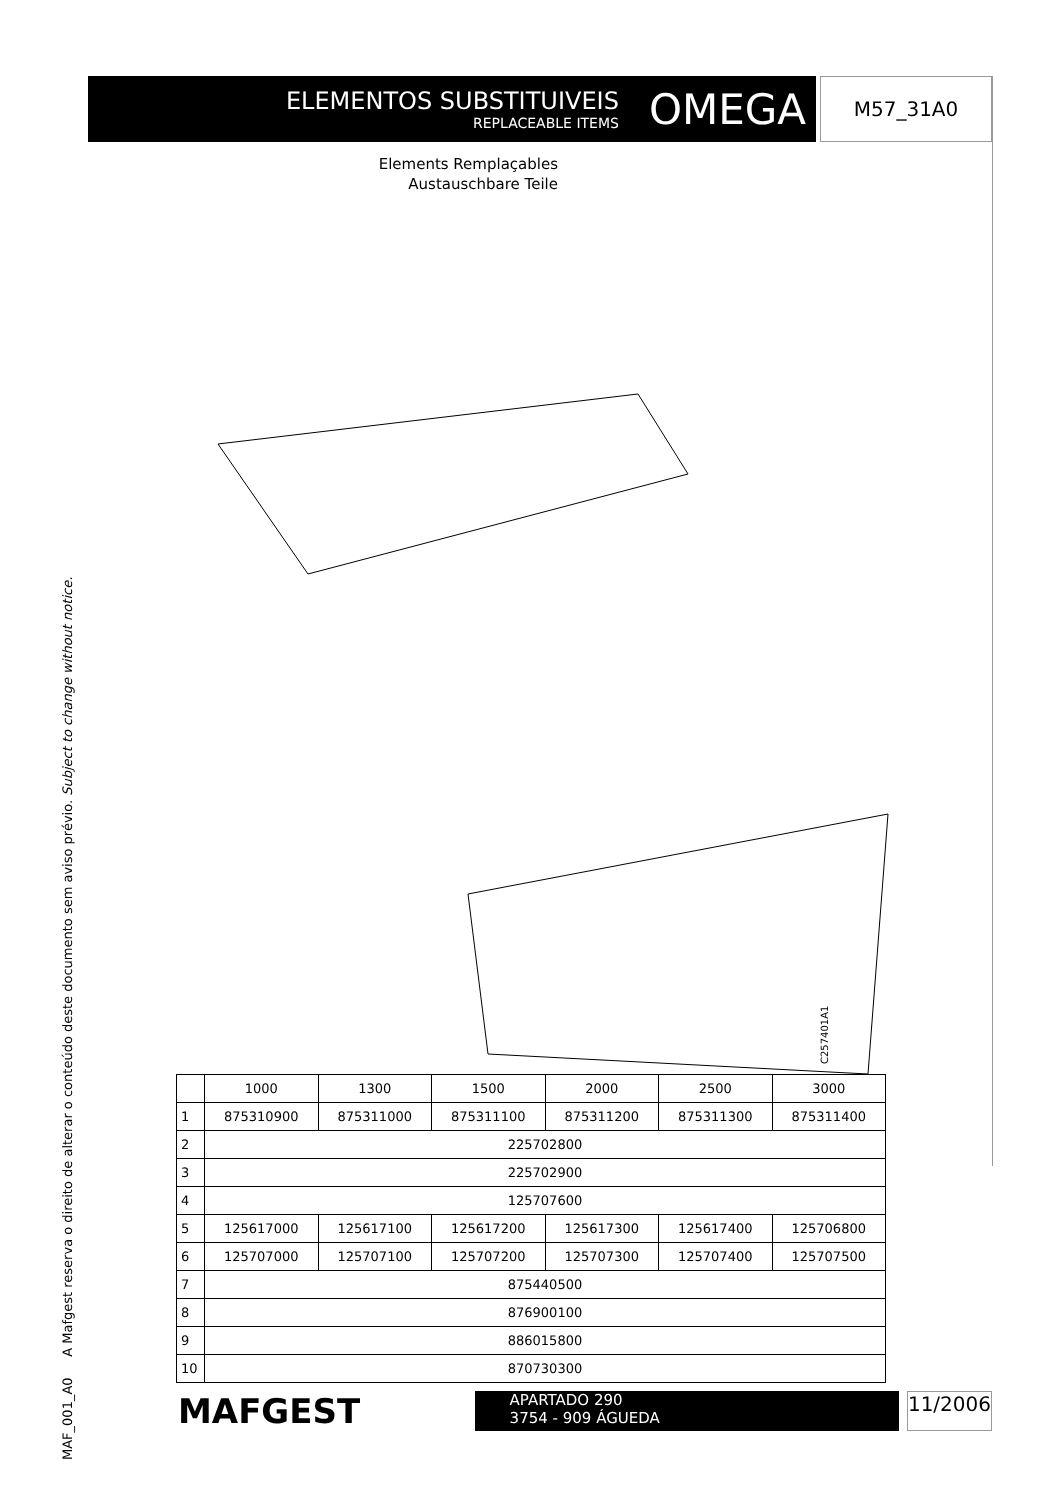MAF_001_A0 A Mafgest reserva o direito de alterar o conteúdo deste documento sem aviso prévio. Subject to change without notice.
ELEMENTOS SUBSTITUIVEIS
REPLACEABLE ITEMS
OMEGA
M57_31A0
Elements Remplaçables
Austauschbare Teile
C257401A1
| | 1000 | 1300 | 1500 | 2000 | 2500 | 3000 |
| --- | --- | --- | --- | --- | --- | --- |
| 1 | 875310900 | 875311000 | 875311100 | 875311200 | 875311300 | 875311400 |
| 2 | 225702800 | | | | | |
| 3 | 225702900 | | | | | |
| 4 | 125707600 | | | | | |
| 5 | 125617000 | 125617100 | 125617200 | 125617300 | 125617400 | 125706800 |
| 6 | 125707000 | 125707100 | 125707200 | 125707300 | 125707400 | 125707500 |
| 7 | 875440500 | | | | | |
| 8 | 876900100 | | | | | |
| 9 | 886015800 | | | | | |
| 10 | 870730300 | | | | | |
MAFGEST
APARTADO 290
3754 - 909 ÁGUEDA
11/2006